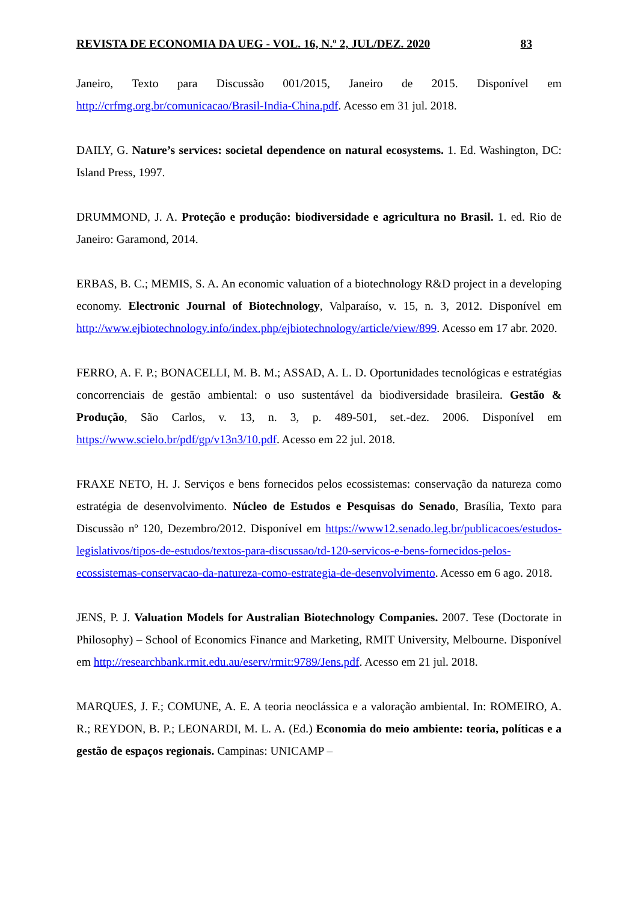REVISTA DE ECONOMIA DA UEG - VOL. 16, N.º 2, JUL/DEZ. 2020 83
Janeiro, Texto para Discussão 001/2015, Janeiro de 2015. Disponível em http://crfmg.org.br/comunicacao/Brasil-India-China.pdf. Acesso em 31 jul. 2018.
DAILY, G. Nature’s services: societal dependence on natural ecosystems. 1. Ed. Washington, DC: Island Press, 1997.
DRUMMOND, J. A. Proteção e produção: biodiversidade e agricultura no Brasil. 1. ed. Rio de Janeiro: Garamond, 2014.
ERBAS, B. C.; MEMIS, S. A. An economic valuation of a biotechnology R&D project in a developing economy. Electronic Journal of Biotechnology, Valparaíso, v. 15, n. 3, 2012. Disponível em http://www.ejbiotechnology.info/index.php/ejbiotechnology/article/view/899. Acesso em 17 abr. 2020.
FERRO, A. F. P.; BONACELLI, M. B. M.; ASSAD, A. L. D. Oportunidades tecnológicas e estratégias concorrenciais de gestão ambiental: o uso sustentável da biodiversidade brasileira. Gestão & Produção, São Carlos, v. 13, n. 3, p. 489-501, set.-dez. 2006. Disponível em https://www.scielo.br/pdf/gp/v13n3/10.pdf. Acesso em 22 jul. 2018.
FRAXE NETO, H. J. Serviços e bens fornecidos pelos ecossistemas: conservação da natureza como estratégia de desenvolvimento. Núcleo de Estudos e Pesquisas do Senado, Brasília, Texto para Discussão nº 120, Dezembro/2012. Disponível em https://www12.senado.leg.br/publicacoes/estudos-legislativos/tipos-de-estudos/textos-para-discussao/td-120-servicos-e-bens-fornecidos-pelos-ecossistemas-conservacao-da-natureza-como-estrategia-de-desenvolvimento. Acesso em 6 ago. 2018.
JENS, P. J. Valuation Models for Australian Biotechnology Companies. 2007. Tese (Doctorate in Philosophy) – School of Economics Finance and Marketing, RMIT University, Melbourne. Disponível em http://researchbank.rmit.edu.au/eserv/rmit:9789/Jens.pdf. Acesso em 21 jul. 2018.
MARQUES, J. F.; COMUNE, A. E. A teoria neoclássica e a valoração ambiental. In: ROMEIRO, A. R.; REYDON, B. P.; LEONARDI, M. L. A. (Ed.) Economia do meio ambiente: teoria, políticas e a gestão de espaços regionais. Campinas: UNICAMP –